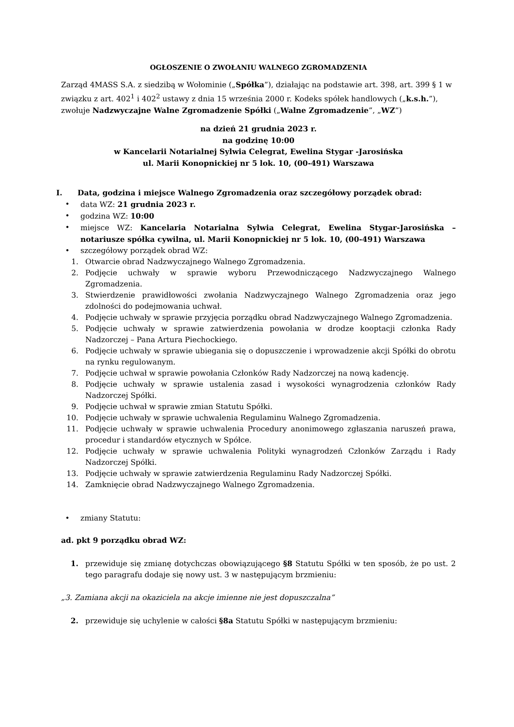OGŁOSZENIE O ZWOŁANIU WALNEGO ZGROMADZENIA
Zarząd 4MASS S.A. z siedzibą w Wołominie („Spółka”), działając na podstawie art. 398, art. 399 § 1 w związku z art. 402<sup>1</sup> i 402<sup>2</sup> ustawy z dnia 15 września 2000 r. Kodeks spółek handlowych („k.s.h.”), zwołuje Nadzwyczajne Walne Zgromadzenie Spółki („Walne Zgromadzenie”, „WZ”)
na dzień 21 grudnia 2023 r.
na godzinę 10:00
w Kancelarii Notarialnej Sylwia Celegrat, Ewelina Stygar -Jarosińska
ul. Marii Konopnickiej nr 5 lok. 10, (00-491) Warszawa
I. Data, godzina i miejsce Walnego Zgromadzenia oraz szczegółowy porządek obrad:
• data WZ: 21 grudnia 2023 r.
• godzina WZ: 10:00
• miejsce WZ: Kancelaria Notarialna Sylwia Celegrat, Ewelina Stygar-Jarosińska – notariusze spółka cywilna, ul. Marii Konopnickiej nr 5 lok. 10, (00-491) Warszawa
• szczegółowy porządek obrad WZ:
1. Otwarcie obrad Nadzwyczajnego Walnego Zgromadzenia.
2. Podjęcie uchwały w sprawie wyboru Przewodniczącego Nadzwyczajnego Walnego Zgromadzenia.
3. Stwierdzenie prawidłowości zwołania Nadzwyczajnego Walnego Zgromadzenia oraz jego zdolności do podejmowania uchwał.
4. Podjęcie uchwały w sprawie przyjęcia porządku obrad Nadzwyczajnego Walnego Zgromadzenia.
5. Podjęcie uchwały w sprawie zatwierdzenia powołania w drodze kooptacji członka Rady Nadzorczej – Pana Artura Piechockiego.
6. Podjęcie uchwały w sprawie ubiegania się o dopuszczenie i wprowadzenie akcji Spółki do obrotu na rynku regulowanym.
7. Podjęcie uchwał w sprawie powołania Członków Rady Nadzorczej na nową kadencję.
8. Podjęcie uchwały w sprawie ustalenia zasad i wysokości wynagrodzenia członków Rady Nadzorczej Spółki.
9. Podjęcie uchwał w sprawie zmian Statutu Spółki.
10. Podjęcie uchwały w sprawie uchwalenia Regulaminu Walnego Zgromadzenia.
11. Podjęcie uchwały w sprawie uchwalenia Procedury anonimowego zgłaszania naruszeń prawa, procedur i standardów etycznych w Spółce.
12. Podjęcie uchwały w sprawie uchwalenia Polityki wynagrodzeń Członków Zarządu i Rady Nadzorczej Spółki.
13. Podjęcie uchwały w sprawie zatwierdzenia Regulaminu Rady Nadzorczej Spółki.
14. Zamknięcie obrad Nadzwyczajnego Walnego Zgromadzenia.
• zmiany Statutu:
ad. pkt 9 porządku obrad WZ:
1. przewiduje się zmianę dotychczas obowiązującego §8 Statutu Spółki w ten sposób, że po ust. 2 tego paragrafu dodaje się nowy ust. 3 w następującym brzmieniu:
„3. Zamiana akcji na okaziciela na akcje imienne nie jest dopuszczalna”
2. przewiduje się uchylenie w całości §8a Statutu Spółki w następującym brzmieniu: